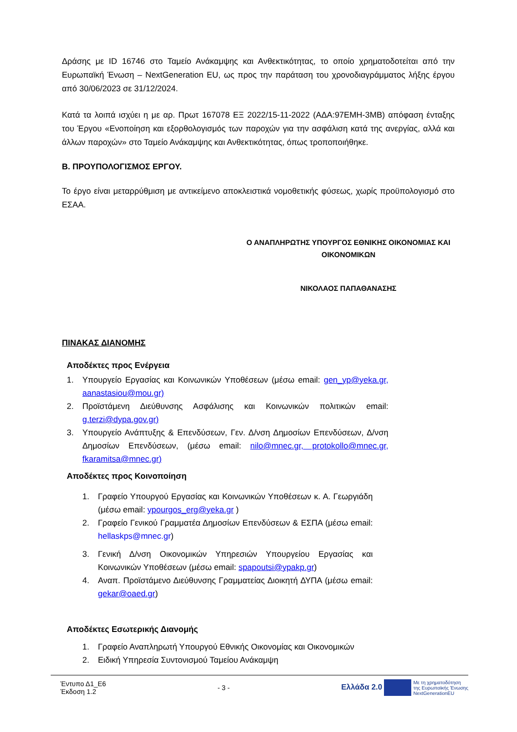Δράσης με ID 16746 στο Ταμείο Ανάκαμψης και Ανθεκτικότητας, το οποίο χρηματοδοτείται από την Ευρωπαϊκή Ένωση – NextGeneration EU, ως προς την παράταση του χρονοδιαγράμματος λήξης έργου από 30/06/2023 σε 31/12/2024.
Κατά τα λοιπά ισχύει η με αρ. Πρωτ 167078 ΕΞ 2022/15-11-2022 (ΑΔΑ:97ΕΜΗ-3ΜΒ) απόφαση ένταξης του Έργου «Ενοποίηση και εξορθολογισμός των παροχών για την ασφάλιση κατά της ανεργίας, αλλά και άλλων παροχών» στο Ταμείο Ανάκαμψης και Ανθεκτικότητας, όπως τροποποιήθηκε.
Β. ΠΡΟΥΠΟΛΟΓΙΣΜΟΣ ΕΡΓΟΥ.
Το έργο είναι μεταρρύθμιση με αντικείμενο αποκλειστικά νομοθετικής φύσεως, χωρίς προϋπολογισμό στο ΕΣΑΑ.
Ο ΑΝΑΠΛΗΡΩΤΗΣ ΥΠΟΥΡΓΟΣ ΕΘΝΙΚΗΣ ΟΙΚΟΝΟΜΙΑΣ ΚΑΙ ΟΙΚΟΝΟΜΙΚΩΝ
ΝΙΚΟΛΑΟΣ ΠΑΠΑΘΑΝΑΣΗΣ
ΠΙΝΑΚΑΣ ΔΙΑΝΟΜΗΣ
Αποδέκτες προς Ενέργεια
1. Υπουργείο Εργασίας και Κοινωνικών Υποθέσεων (μέσω email: gen_yp@yeka.gr, aanastasiou@mou.gr)
2. Προϊστάμενη Διεύθυνσης Ασφάλισης και Κοινωνικών πολιτικών email: g.terzi@dypa.gov.gr)
3. Υπουργείο Ανάπτυξης & Επενδύσεων, Γεν. Δ/νση Δημοσίων Επενδύσεων, Δ/νση Δημοσίων Επενδύσεων, (μέσω email: nilo@mnec.gr, protokollo@mnec.gr, fkaramitsa@mnec.gr)
Αποδέκτες προς Κοινοποίηση
1. Γραφείο Υπουργού Εργασίας και Κοινωνικών Υποθέσεων κ. Α. Γεωργιάδη (μέσω email: ypourgos_erg@yeka.gr )
2. Γραφείο Γενικού Γραμματέα Δημοσίων Επενδύσεων & ΕΣΠΑ (μέσω email: hellaskps@mnec.gr)
3. Γενική Δ/νση Οικονομικών Υπηρεσιών Υπουργείου Εργασίας και Κοινωνικών Υποθέσεων (μέσω email: spapoutsi@ypakp.gr)
4. Αναπ. Προϊστάμενο Διεύθυνσης Γραμματείας Διοικητή ΔΥΠΑ (μέσω email: gekar@oaed.gr)
Αποδέκτες Εσωτερικής Διανομής
1. Γραφείο Αναπληρωτή Υπουργού Εθνικής Οικονομίας και Οικονομικών
2. Ειδική Υπηρεσία Συντονισμού Ταμείου Ανάκαμψη
Έντυπο Δ1_Ε6
Έκδοση 1.2
- 3 -
Ελλάδα 2.0 Με τη χρηματοδότηση
της Ευρωπαϊκής Ένωσης
NextGenerationEU